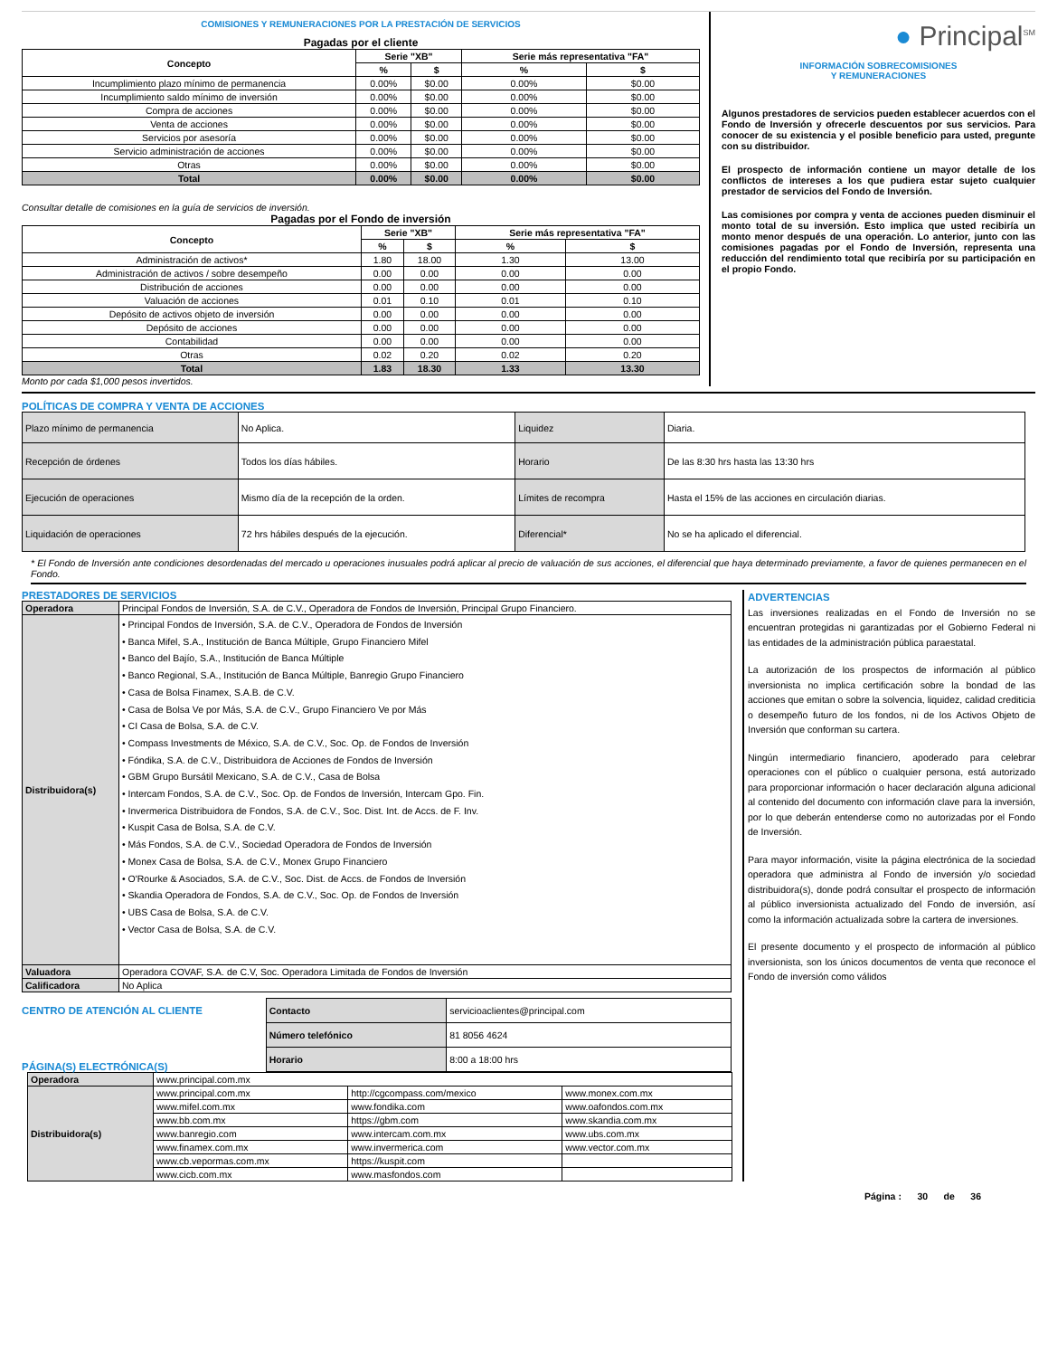COMISIONES Y REMUNERACIONES POR LA PRESTACIÓN DE SERVICIOS
Pagadas por el cliente
| Concepto | Serie "XB" | | Serie más representativa "FA" | |
| --- | --- | --- | --- | --- |
| | % | $ | % | $ |
| Incumplimiento plazo mínimo de permanencia | 0.00% | $0.00 | 0.00% | $0.00 |
| Incumplimiento saldo mínimo de inversión | 0.00% | $0.00 | 0.00% | $0.00 |
| Compra de acciones | 0.00% | $0.00 | 0.00% | $0.00 |
| Venta de acciones | 0.00% | $0.00 | 0.00% | $0.00 |
| Servicios por asesoría | 0.00% | $0.00 | 0.00% | $0.00 |
| Servicio administración de acciones | 0.00% | $0.00 | 0.00% | $0.00 |
| Otras | 0.00% | $0.00 | 0.00% | $0.00 |
| Total | 0.00% | $0.00 | 0.00% | $0.00 |
Consultar detalle de comisiones en la guía de servicios de inversión.
Pagadas por el Fondo de inversión
| Concepto | Serie "XB" | | Serie más representativa "FA" | |
| --- | --- | --- | --- | --- |
| | % | $ | % | $ |
| Administración de activos* | 1.80 | 18.00 | 1.30 | 13.00 |
| Administración de activos / sobre desempeño | 0.00 | 0.00 | 0.00 | 0.00 |
| Distribución de acciones | 0.00 | 0.00 | 0.00 | 0.00 |
| Valuación de acciones | 0.01 | 0.10 | 0.01 | 0.10 |
| Depósito de activos objeto de inversión | 0.00 | 0.00 | 0.00 | 0.00 |
| Depósito de acciones | 0.00 | 0.00 | 0.00 | 0.00 |
| Contabilidad | 0.00 | 0.00 | 0.00 | 0.00 |
| Otras | 0.02 | 0.20 | 0.02 | 0.20 |
| Total | 1.83 | 18.30 | 1.33 | 13.30 |
Monto por cada $1,000 pesos invertidos.
● Principal<sup>SM</sup>
INFORMACIÓN SOBRECOMISIONES
Y REMUNERACIONES
Algunos prestadores de servicios pueden establecer acuerdos con el Fondo de Inversión y ofrecerle descuentos por sus servicios. Para conocer de su existencia y el posible beneficio para usted, pregunte con su distribuidor.
El prospecto de información contiene un mayor detalle de los conflictos de intereses a los que pudiera estar sujeto cualquier prestador de servicios del Fondo de Inversión.
Las comisiones por compra y venta de acciones pueden disminuir el monto total de su inversión. Esto implica que usted recibiría un monto menor después de una operación. Lo anterior, junto con las comisiones pagadas por el Fondo de Inversión, representa una reducción del rendimiento total que recibiría por su participación en el propio Fondo.
POLÍTICAS DE COMPRA Y VENTA DE ACCIONES
| Plazo mínimo de permanencia | No Aplica. | Liquidez | Diaria. |
| Recepción de órdenes | Todos los días hábiles. | Horario | De las 8:30 hrs hasta las 13:30 hrs |
| Ejecución de operaciones | Mismo día de la recepción de la orden. | Límites de recompra | Hasta el 15% de las acciones en circulación diarias. |
| Liquidación de operaciones | 72 hrs hábiles después de la ejecución. | Diferencial* | No se ha aplicado el diferencial. |
* El Fondo de Inversión ante condiciones desordenadas del mercado u operaciones inusuales podrá aplicar al precio de valuación de sus acciones, el diferencial que haya determinado previamente, a favor de quienes permanecen en el Fondo.
PRESTADORES DE SERVICIOS
| Operadora | Principal Fondos de Inversión, S.A. de C.V., Operadora de Fondos de Inversión, Principal Grupo Financiero. |
| Distribuidora(s) | • Principal Fondos de Inversión, S.A. de C.V., Operadora de Fondos de Inversión • Banca Mifel, S.A., Institución de Banca Múltiple, Grupo Financiero Mifel • Banco del Bajío, S.A., Institución de Banca Múltiple • Banco Regional, S.A., Institución de Banca Múltiple, Banregio Grupo Financiero • Casa de Bolsa Finamex, S.A.B. de C.V. • Casa de Bolsa Ve por Más, S.A. de C.V., Grupo Financiero Ve por Más • CI Casa de Bolsa, S.A. de C.V. • Compass Investments de México, S.A. de C.V., Soc. Op. de Fondos de Inversión • Fóndika, S.A. de C.V., Distribuidora de Acciones de Fondos de Inversión • GBM Grupo Bursátil Mexicano, S.A. de C.V., Casa de Bolsa • Intercam Fondos, S.A. de C.V., Soc. Op. de Fondos de Inversión, Intercam Gpo. Fin. • Invermerica Distribuidora de Fondos, S.A. de C.V., Soc. Dist. Int. de Accs. de F. Inv. • Kuspit Casa de Bolsa, S.A. de C.V. • Más Fondos, S.A. de C.V., Sociedad Operadora de Fondos de Inversión • Monex Casa de Bolsa, S.A. de C.V., Monex Grupo Financiero • O'Rourke & Asociados, S.A. de C.V., Soc. Dist. de Accs. de Fondos de Inversión • Skandia Operadora de Fondos, S.A. de C.V., Soc. Op. de Fondos de Inversión • UBS Casa de Bolsa, S.A. de C.V. • Vector Casa de Bolsa, S.A. de C.V. |
| Valuadora | Operadora COVAF, S.A. de C.V, Soc. Operadora Limitada de Fondos de Inversión |
| Calificadora | No Aplica |
CENTRO DE ATENCIÓN AL CLIENTE
PÁGINA(S) ELECTRÓNICA(S)
| Contacto | servicioaclientes@principal.com |
| Número telefónico | 81 8056 4624 |
| Horario | 8:00 a 18:00 hrs |
| Operadora | www.principal.com.mx | | |
| Distribuidora(s) | www.principal.com.mx | http://cgcompass.com/mexico | www.monex.com.mx |
| | www.mifel.com.mx | www.fondika.com | www.oafondos.com.mx |
| | www.bb.com.mx | https://gbm.com | www.skandia.com.mx |
| | www.banregio.com | www.intercam.com.mx | www.ubs.com.mx |
| | www.finamex.com.mx | www.invermerica.com | www.vector.com.mx |
| | www.cb.vepormas.com.mx | https://kuspit.com | |
| | www.cicb.com.mx | www.masfondos.com | |
ADVERTENCIAS
Las inversiones realizadas en el Fondo de Inversión no se encuentran protegidas ni garantizadas por el Gobierno Federal ni las entidades de la administración pública paraestatal.
La autorización de los prospectos de información al público inversionista no implica certificación sobre la bondad de las acciones que emitan o sobre la solvencia, liquidez, calidad crediticia o desempeño futuro de los fondos, ni de los Activos Objeto de Inversión que conforman su cartera.
Ningún intermediario financiero, apoderado para celebrar operaciones con el público o cualquier persona, está autorizado para proporcionar información o hacer declaración alguna adicional al contenido del documento con información clave para la inversión, por lo que deberán entenderse como no autorizadas por el Fondo de Inversión.
Para mayor información, visite la página electrónica de la sociedad operadora que administra al Fondo de inversión y/o sociedad distribuidora(s), donde podrá consultar el prospecto de información al público inversionista actualizado del Fondo de inversión, así como la información actualizada sobre la cartera de inversiones.
El presente documento y el prospecto de información al público inversionista, son los únicos documentos de venta que reconoce el Fondo de inversión como válidos
Página : 30 de 36